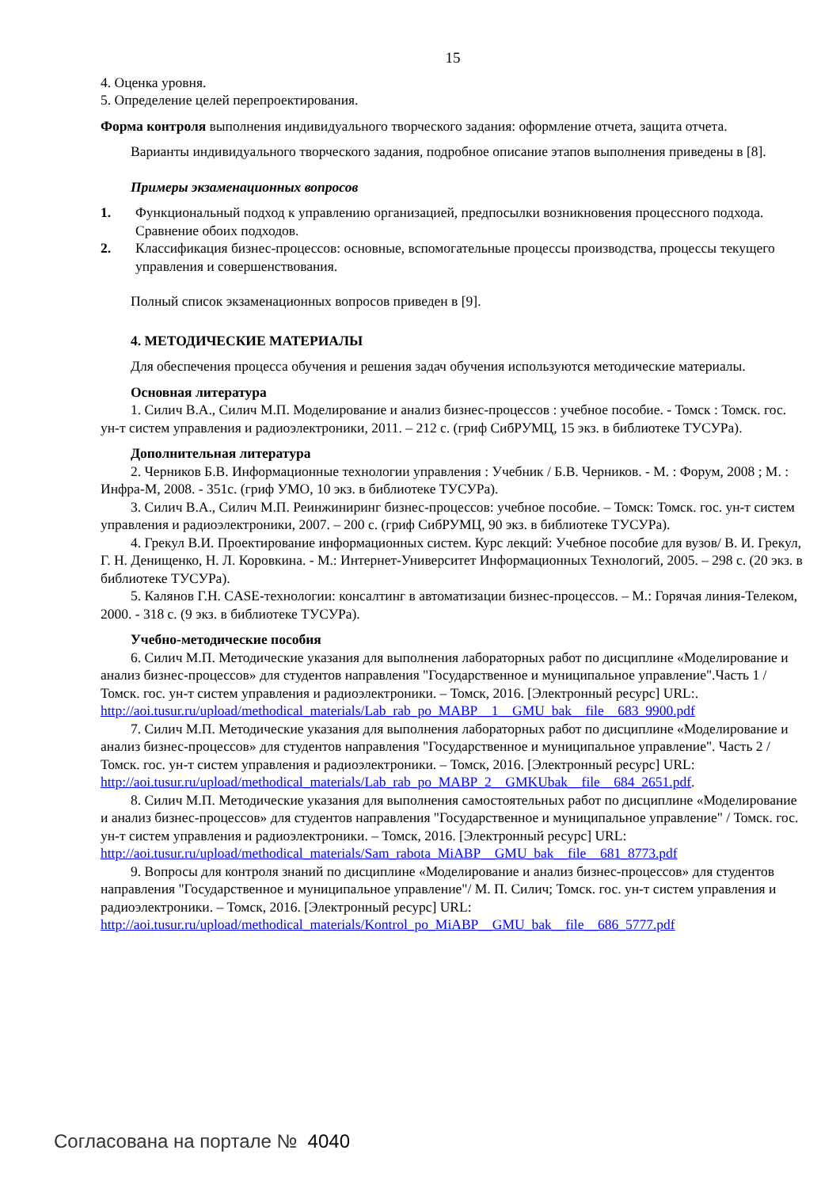15
4. Оценка уровня.
5. Определение целей перепроектирования.
Форма контроля выполнения индивидуального творческого задания: оформление отчета, защита отчета.
Варианты индивидуального творческого задания, подробное описание этапов выполнения приведены в [8].
Примеры экзаменационных вопросов
1. Функциональный подход к управлению организацией, предпосылки возникновения процессного подхода. Сравнение обоих подходов.
2. Классификация бизнес-процессов: основные, вспомогательные процессы производства, процессы текущего управления и совершенствования.
Полный список экзаменационных вопросов приведен в [9].
4. МЕТОДИЧЕСКИЕ МАТЕРИАЛЫ
Для обеспечения процесса обучения и решения задач обучения используются методические материалы.
Основная литература
1. Силич В.А., Силич М.П. Моделирование и анализ бизнес-процессов : учебное пособие. - Томск : Томск. гос. ун-т систем управления и радиоэлектроники, 2011. – 212 с. (гриф СибРУМЦ, 15 экз. в библиотеке ТУСУРа).
Дополнительная литература
2. Черников Б.В. Информационные технологии управления : Учебник / Б.В. Черников. - М. : Форум, 2008 ; М. : Инфра-М, 2008. - 351с. (гриф УМО, 10 экз. в библиотеке ТУСУРа).
3. Силич В.А., Силич М.П. Реинжиниринг бизнес-процессов: учебное пособие. – Томск: Томск. гос. ун-т систем управления и радиоэлектроники, 2007. – 200 с. (гриф СибРУМЦ, 90 экз. в библиотеке ТУСУРа).
4. Грекул В.И. Проектирование информационных систем. Курс лекций: Учебное пособие для вузов/ В. И. Грекул, Г. Н. Денищенко, Н. Л. Коровкина. - М.: Интернет-Университет Информационных Технологий, 2005. – 298 с. (20 экз. в библиотеке ТУСУРа).
5. Калянов Г.Н. CASE-технологии: консалтинг в автоматизации бизнес-процессов. – М.: Горячая линия-Телеком, 2000. - 318 с. (9 экз. в библиотеке ТУСУРа).
Учебно-методические пособия
6. Силич М.П. Методические указания для выполнения лабораторных работ по дисциплине «Моделирование и анализ бизнес-процессов» для студентов направления "Государственное и муниципальное управление".Часть 1 / Томск. гос. ун-т систем управления и радиоэлектроники. – Томск, 2016. [Электронный ресурс] URL:. http://aoi.tusur.ru/upload/methodical_materials/Lab_rab_po_MABP__1__GMU_bak__file__683_9900.pdf
7. Силич М.П. Методические указания для выполнения лабораторных работ по дисциплине «Моделирование и анализ бизнес-процессов» для студентов направления "Государственное и муниципальное управление". Часть 2 / Томск. гос. ун-т систем управления и радиоэлектроники. – Томск, 2016. [Электронный ресурс] URL: http://aoi.tusur.ru/upload/methodical_materials/Lab_rab_po_MABP_2__GMKUbak__file__684_2651.pdf.
8. Силич М.П. Методические указания для выполнения самостоятельных работ по дисциплине «Моделирование и анализ бизнес-процессов» для студентов направления "Государственное и муниципальное управление" / Томск. гос. ун-т систем управления и радиоэлектроники. – Томск, 2016. [Электронный ресурс] URL: http://aoi.tusur.ru/upload/methodical_materials/Sam_rabota_MiABP__GMU_bak__file__681_8773.pdf
9. Вопросы для контроля знаний по дисциплине «Моделирование и анализ бизнес-процессов» для студентов направления "Государственное и муниципальное управление"/ М. П. Силич; Томск. гос. ун-т систем управления и радиоэлектроники. – Томск, 2016. [Электронный ресурс] URL: http://aoi.tusur.ru/upload/methodical_materials/Kontrol_po_MiABP__GMU_bak__file__686_5777.pdf
Согласована на портале № 4040